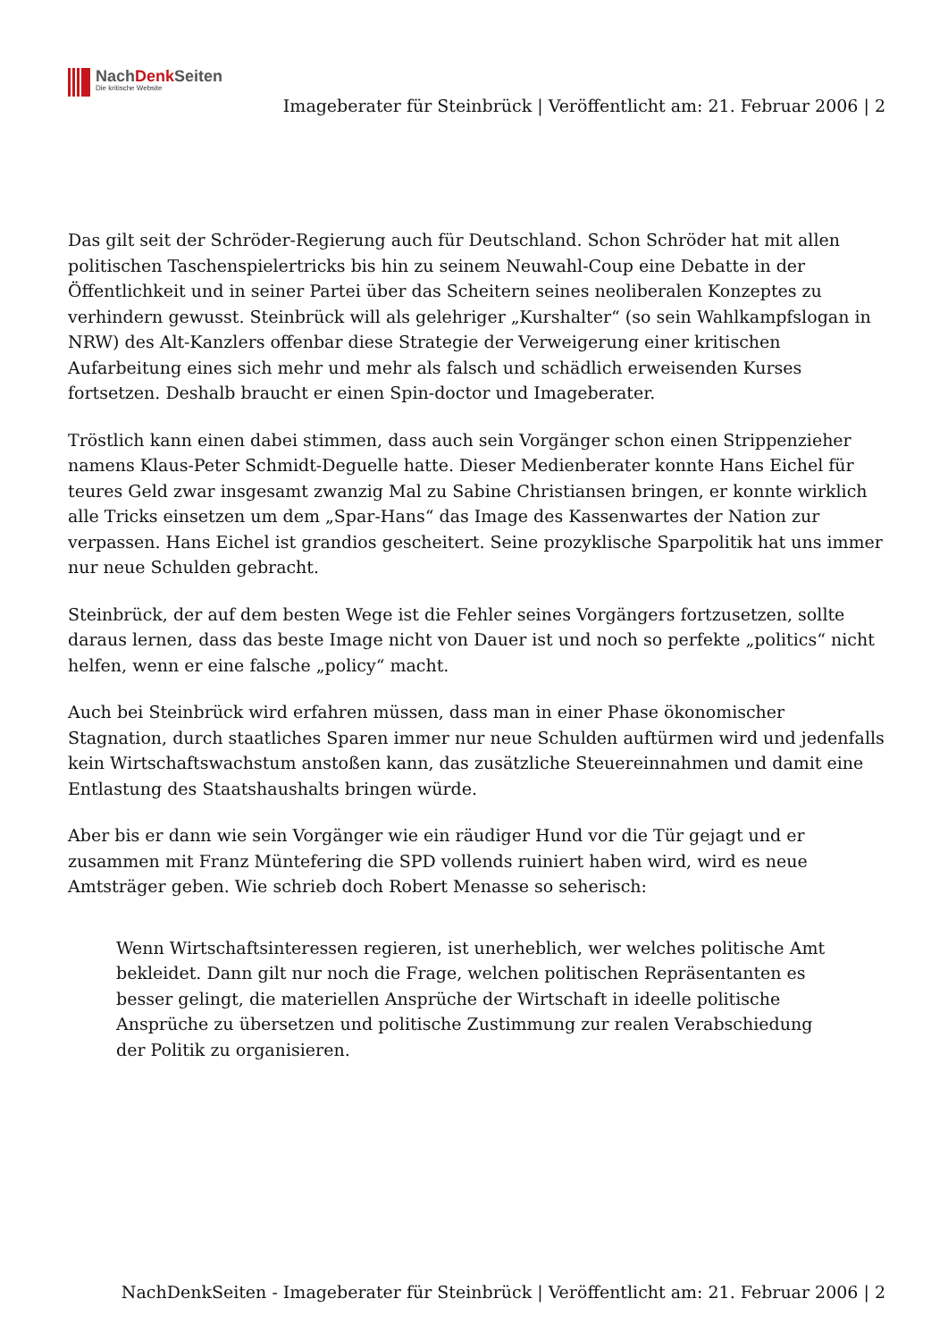NachDenk Seiten
Die kritische Website
Imageberater für Steinbrück | Veröffentlicht am: 21. Februar 2006 | 2
Das gilt seit der Schröder-Regierung auch für Deutschland. Schon Schröder hat mit allen politischen Taschenspielertricks bis hin zu seinem Neuwahl-Coup eine Debatte in der Öffentlichkeit und in seiner Partei über das Scheitern seines neoliberalen Konzeptes zu verhindern gewusst. Steinbrück will als gelehriger „Kurshalter“ (so sein Wahlkampfslogan in NRW) des Alt-Kanzlers offenbar diese Strategie der Verweigerung einer kritischen Aufarbeitung eines sich mehr und mehr als falsch und schädlich erweisenden Kurses fortsetzen. Deshalb braucht er einen Spin-doctor und Imageberater.
Tröstlich kann einen dabei stimmen, dass auch sein Vorgänger schon einen Strippenzieher namens Klaus-Peter Schmidt-Deguelle hatte. Dieser Medienberater konnte Hans Eichel für teures Geld zwar insgesamt zwanzig Mal zu Sabine Christiansen bringen, er konnte wirklich alle Tricks einsetzen um dem „Spar-Hans“ das Image des Kassenwartes der Nation zur verpassen. Hans Eichel ist grandios gescheitert. Seine prozyklische Sparpolitik hat uns immer nur neue Schulden gebracht.
Steinbrück, der auf dem besten Wege ist die Fehler seines Vorgängers fortzusetzen, sollte daraus lernen, dass das beste Image nicht von Dauer ist und noch so perfekte „politics“ nicht helfen, wenn er eine falsche „policy“ macht.
Auch bei Steinbrück wird erfahren müssen, dass man in einer Phase ökonomischer Stagnation, durch staatliches Sparen immer nur neue Schulden auftürmen wird und jedenfalls kein Wirtschaftswachstum anstoßen kann, das zusätzliche Steuereinnahmen und damit eine Entlastung des Staatshaushalts bringen würde.
Aber bis er dann wie sein Vorgänger wie ein räudiger Hund vor die Tür gejagt und er zusammen mit Franz Müntefering die SPD vollends ruiniert haben wird, wird es neue Amtsträger geben. Wie schrieb doch Robert Menasse so seherisch:
Wenn Wirtschaftsinteressen regieren, ist unerheblich, wer welches politische Amt bekleidet. Dann gilt nur noch die Frage, welchen politischen Repräsentanten es besser gelingt, die materiellen Ansprüche der Wirtschaft in ideelle politische Ansprüche zu übersetzen und politische Zustimmung zur realen Verabschiedung der Politik zu organisieren.
NachDenkSeiten - Imageberater für Steinbrück | Veröffentlicht am: 21. Februar 2006 | 2